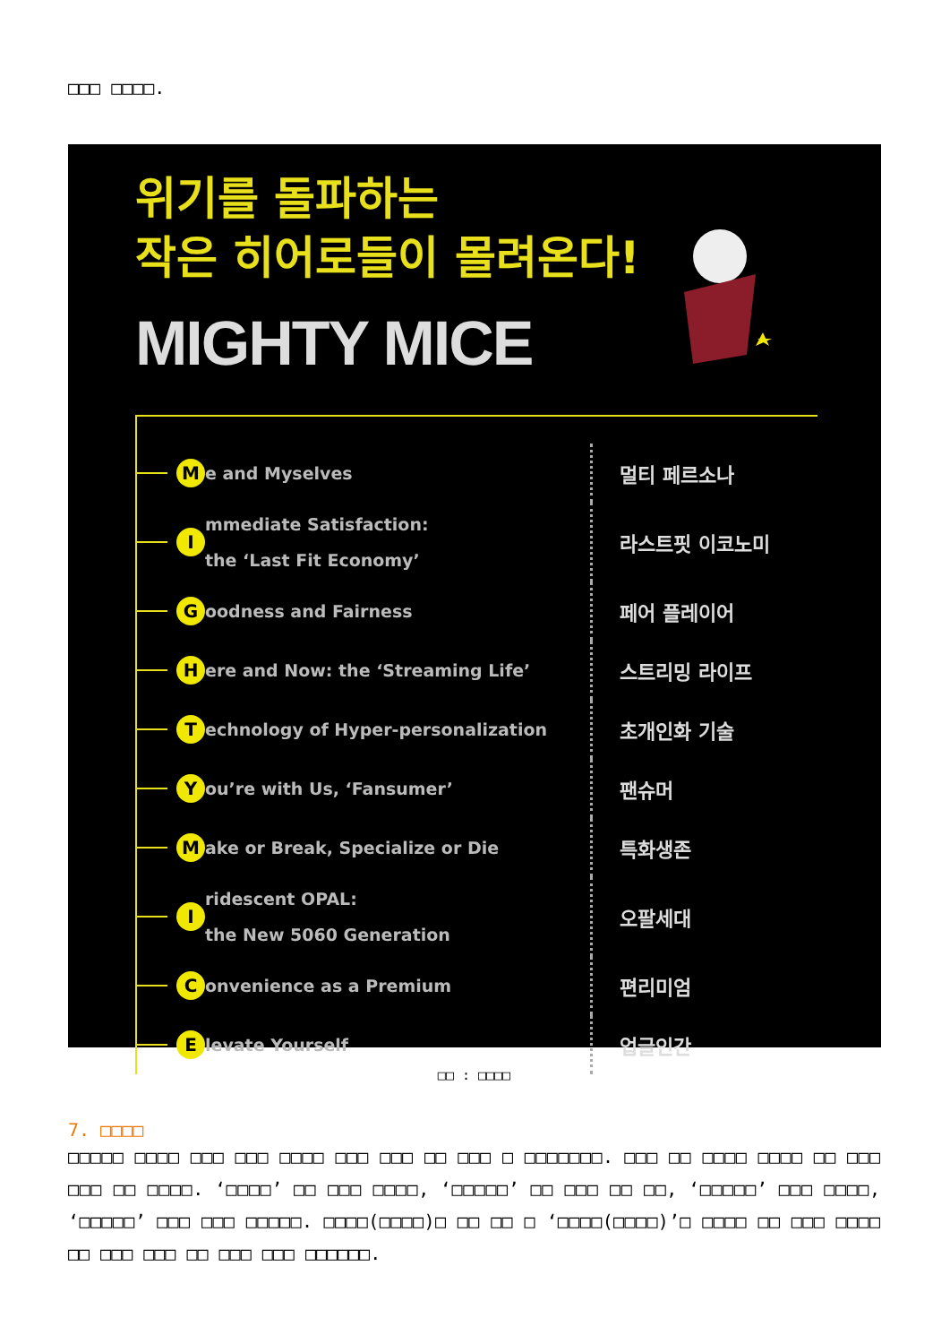□□□ □□□□.
위기를 돌파하는
작은 히어로들이 몰려온다!
MIGHTY MICE
Me and Myselves 멀티 페르소나
Immediate Satisfaction:
the ‘Last Fit Economy’ 라스트핏 이코노미
Goodness and Fairness 페어 플레이어
Here and Now: the ‘Streaming Life’ 스트리밍 라이프
Technology of Hyper-personalization 초개인화 기술
You’re with Us, ‘Fansumer’ 팬슈머
Make or Break, Specialize or Die 특화생존
Iridescent OPAL:
the New 5060 Generation 오팔세대
Convenience as a Premium 편리미엄
Elevate Yourself 업글인간
□□ : □□□□
7. □□□□
□□□□□ □□□□ □□□ □□□ □□□□ □□□ □□□ □□ □□□ □ □□□□□□□. □□□ □□ □□□□ □□□□ □□ □□□ □□□ □□ □□□□. ‘□□□□’ □□ □□□ □□□□, ‘□□□□□’ □□ □□□ □□ □□, ‘□□□□□’ □□□ □□□□, ‘□□□□□’ □□□ □□□ □□□□□. □□□□(□□□□)□ □□ □□ □ ‘□□□□(□□□□)’□ □□□□ □□ □□□ □□□□ □□ □□□ □□□ □□ □□□ □□□ □□□□□□.